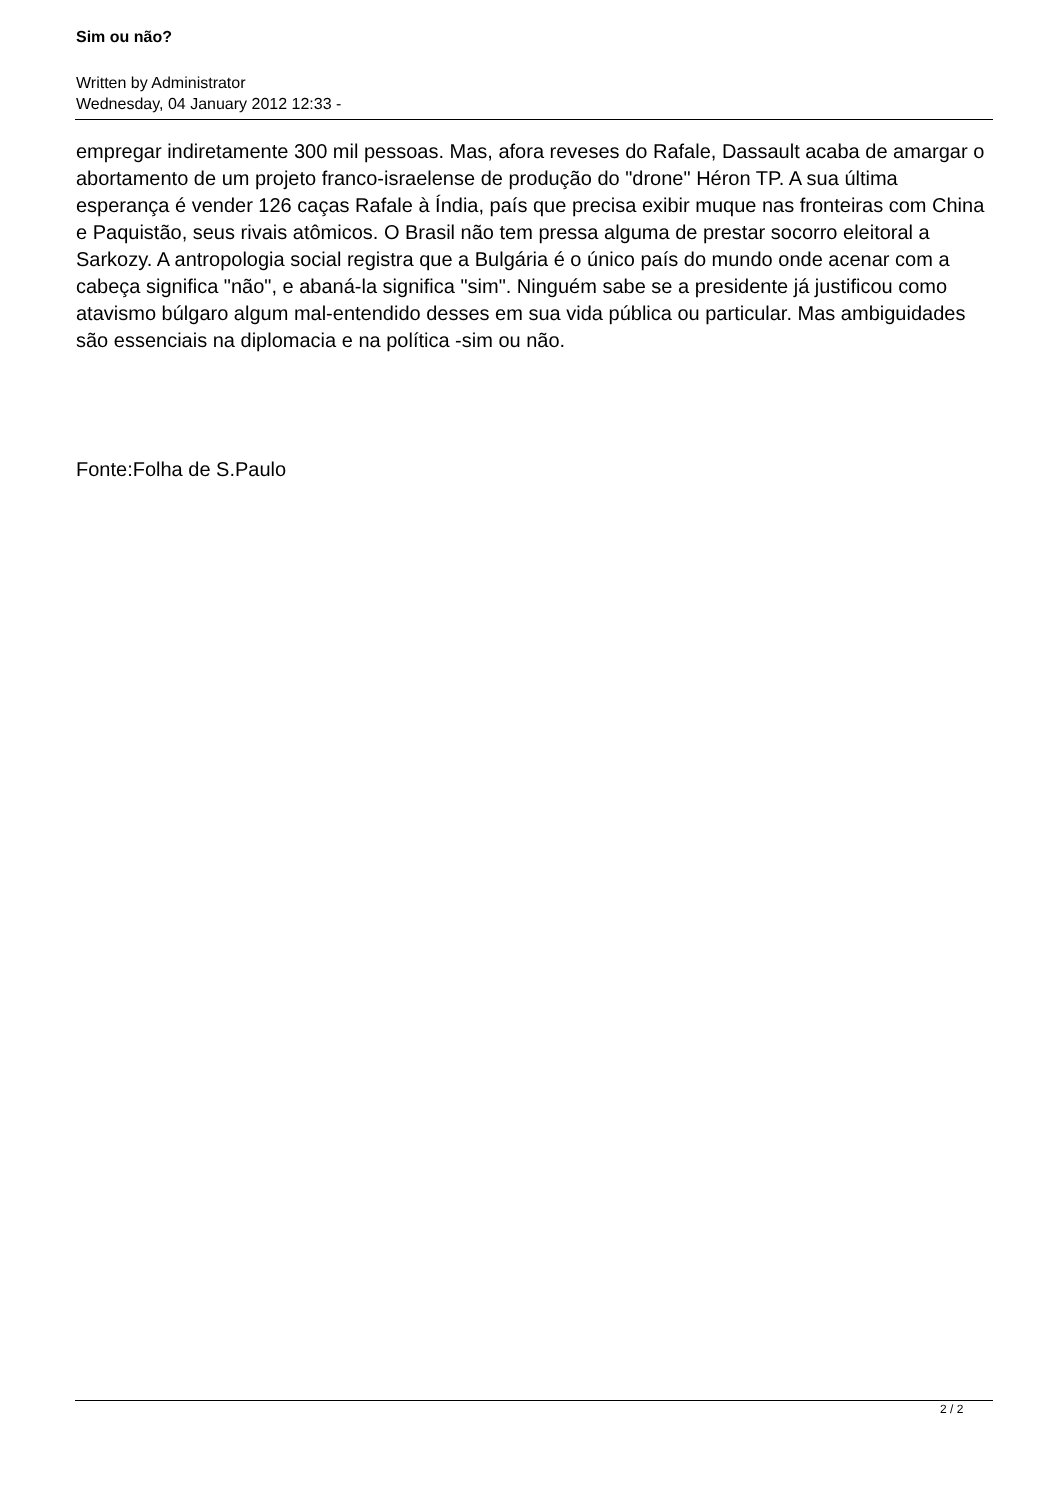Sim ou não?
Written by Administrator
Wednesday, 04 January 2012 12:33 -
empregar indiretamente 300 mil pessoas. Mas, afora reveses do Rafale, Dassault acaba de amargar o abortamento de um projeto franco-israelense de produção do "drone" Héron TP. A sua última esperança é vender 126 caças Rafale à Índia, país que precisa exibir muque nas fronteiras com China e Paquistão, seus rivais atômicos. O Brasil não tem pressa alguma de prestar socorro eleitoral a Sarkozy. A antropologia social registra que a Bulgária é o único país do mundo onde acenar com a cabeça significa "não", e abaná-la significa "sim". Ninguém sabe se a presidente já justificou como atavismo búlgaro algum mal-entendido desses em sua vida pública ou particular. Mas ambiguidades são essenciais na diplomacia e na política -sim ou não.
Fonte:Folha de S.Paulo
2 / 2